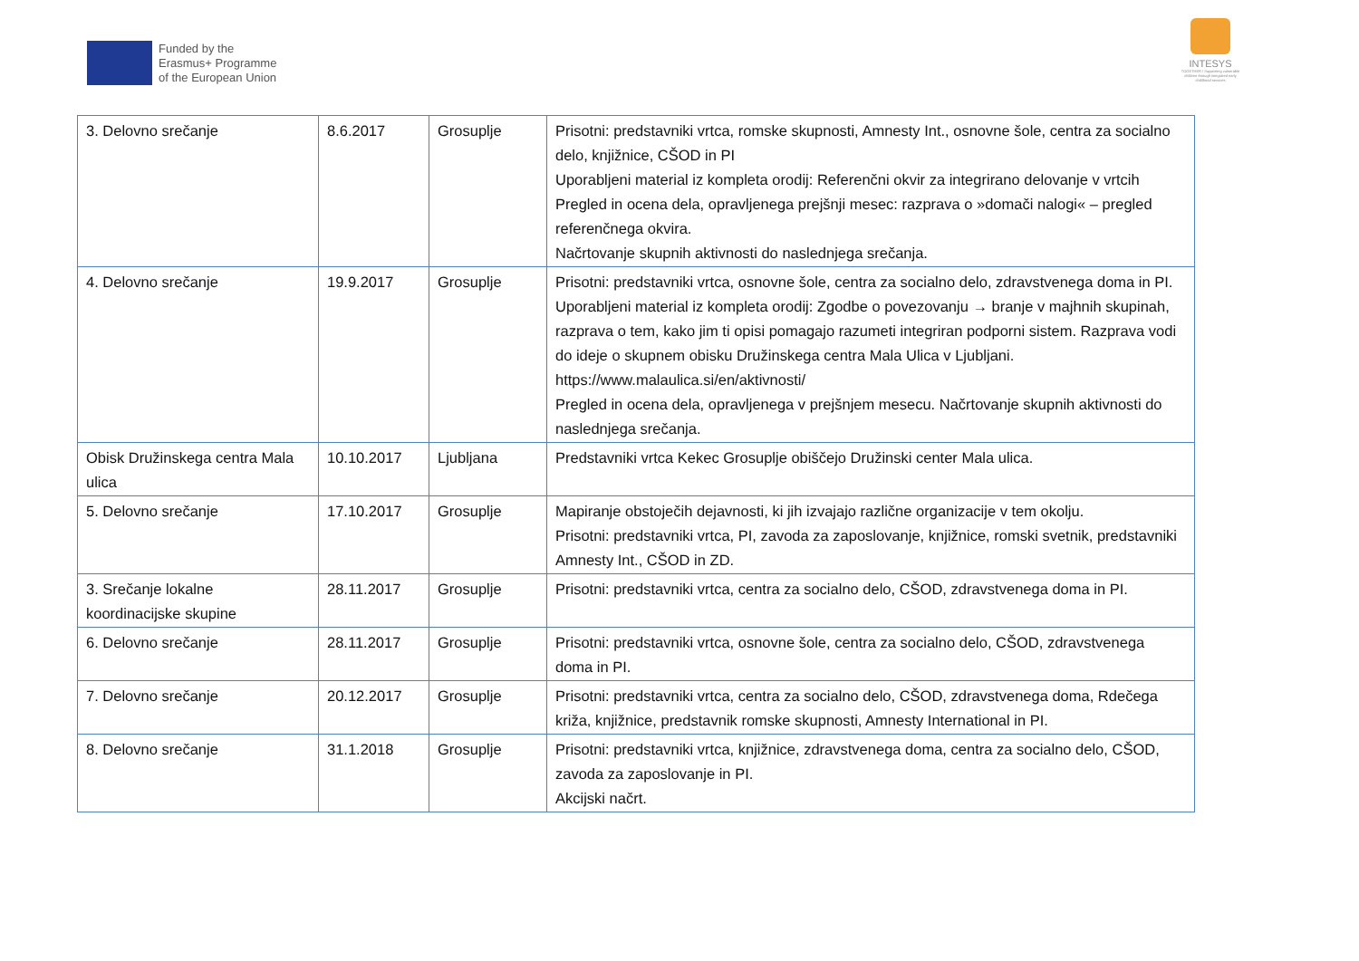Funded by the
Erasmus+ Programme
of the European Union
INTESYS
TOGETHER / Supporting vulnerable children through integrated early childhood services
| 3. Delovno srečanje | 8.6.2017 | Grosuplje | Prisotni: predstavniki vrtca, romske skupnosti, Amnesty Int., osnovne šole, centra za socialno delo, knjižnice, CŠOD in PI Uporabljeni material iz kompleta orodij: Referenčni okvir za integrirano delovanje v vrtcih Pregled in ocena dela, opravljenega prejšnji mesec: razprava o »domači nalogi« – pregled referenčnega okvira. Načrtovanje skupnih aktivnosti do naslednjega srečanja. |
| 4. Delovno srečanje | 19.9.2017 | Grosuplje | Prisotni: predstavniki vrtca, osnovne šole, centra za socialno delo, zdravstvenega doma in PI. Uporabljeni material iz kompleta orodij: Zgodbe o povezovanju → branje v majhnih skupinah, razprava o tem, kako jim ti opisi pomagajo razumeti integriran podporni sistem. Razprava vodi do ideje o skupnem obisku Družinskega centra Mala Ulica v Ljubljani. https://www.malaulica.si/en/aktivnosti/ Pregled in ocena dela, opravljenega v prejšnjem mesecu. Načrtovanje skupnih aktivnosti do naslednjega srečanja. |
| Obisk Družinskega centra Mala ulica | 10.10.2017 | Ljubljana | Predstavniki vrtca Kekec Grosuplje obiščejo Družinski center Mala ulica. |
| 5. Delovno srečanje | 17.10.2017 | Grosuplje | Mapiranje obstoječih dejavnosti, ki jih izvajajo različne organizacije v tem okolju. Prisotni: predstavniki vrtca, PI, zavoda za zaposlovanje, knjižnice, romski svetnik, predstavniki Amnesty Int., CŠOD in ZD. |
| 3. Srečanje lokalne koordinacijske skupine | 28.11.2017 | Grosuplje | Prisotni: predstavniki vrtca, centra za socialno delo, CŠOD, zdravstvenega doma in PI. |
| 6. Delovno srečanje | 28.11.2017 | Grosuplje | Prisotni: predstavniki vrtca, osnovne šole, centra za socialno delo, CŠOD, zdravstvenega doma in PI. |
| 7. Delovno srečanje | 20.12.2017 | Grosuplje | Prisotni: predstavniki vrtca, centra za socialno delo, CŠOD, zdravstvenega doma, Rdečega križa, knjižnice, predstavnik romske skupnosti, Amnesty International in PI. |
| 8. Delovno srečanje | 31.1.2018 | Grosuplje | Prisotni: predstavniki vrtca, knjižnice, zdravstvenega doma, centra za socialno delo, CŠOD, zavoda za zaposlovanje in PI. Akcijski načrt. |